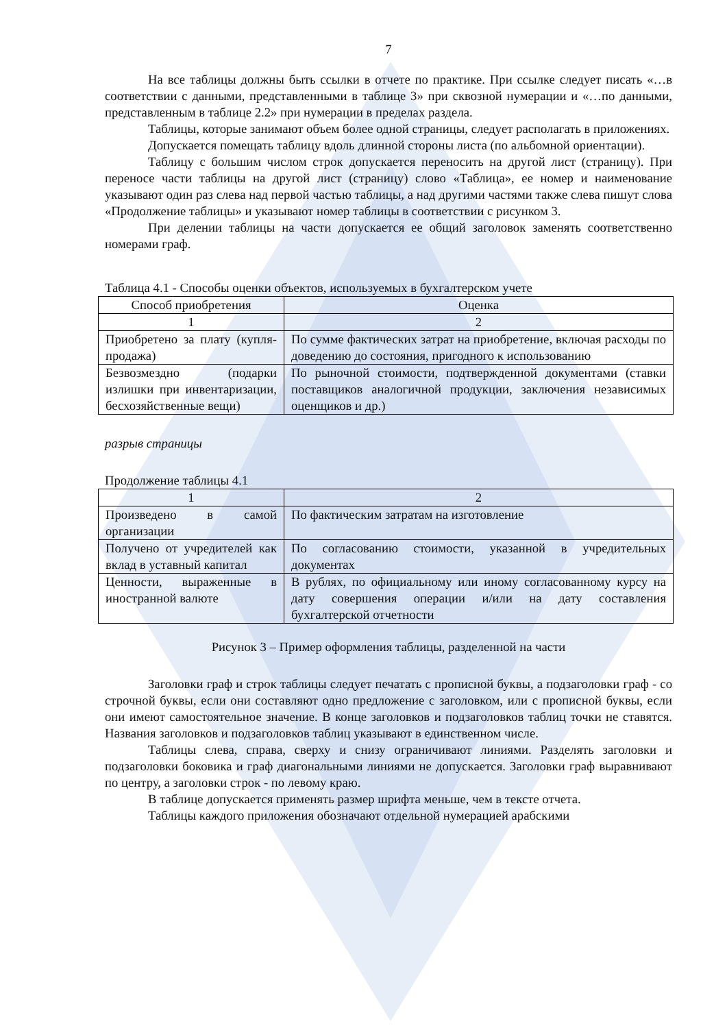7
На все таблицы должны быть ссылки в отчете по практике. При ссылке следует писать «…в соответствии с данными, представленными в таблице 3» при сквозной нумерации и «…по данными, представленным в таблице 2.2» при нумерации в пределах раздела.
Таблицы, которые занимают объем более одной страницы, следует располагать в приложениях.
Допускается помещать таблицу вдоль длинной стороны листа (по альбомной ориентации).
Таблицу с большим числом строк допускается переносить на другой лист (страницу). При переносе части таблицы на другой лист (страницу) слово «Таблица», ее номер и наименование указывают один раз слева над первой частью таблицы, а над другими частями также слева пишут слова «Продолжение таблицы» и указывают номер таблицы в соответствии с рисунком 3.
При делении таблицы на части допускается ее общий заголовок заменять соответственно номерами граф.
Таблица 4.1 - Способы оценки объектов, используемых в бухгалтерском учете
| Способ приобретения | Оценка |
| 1 | 2 |
| Приобретено за плату (купля-продажа) | По сумме фактических затрат на приобретение, включая расходы по доведению до состояния, пригодного к использованию |
| Безвозмездно (подарки излишки при инвентаризации, бесхозяйственные вещи) | По рыночной стоимости, подтвержденной документами (ставки поставщиков аналогичной продукции, заключения независимых оценщиков и др.) |
разрыв страницы
Продолжение таблицы 4.1
| 1 | 2 |
| Произведено в самой организации | По фактическим затратам на изготовление |
| Получено от учредителей как вклад в уставный капитал | По согласованию стоимости, указанной в учредительных документах |
| Ценности, выраженные в иностранной валюте | В рублях, по официальному или иному согласованному курсу на дату совершения операции и/или на дату составления бухгалтерской отчетности |
Рисунок 3 – Пример оформления таблицы, разделенной на части
Заголовки граф и строк таблицы следует печатать с прописной буквы, а подзаголовки граф - со строчной буквы, если они составляют одно предложение с заголовком, или с прописной буквы, если они имеют самостоятельное значение. В конце заголовков и подзаголовков таблиц точки не ставятся. Названия заголовков и подзаголовков таблиц указывают в единственном числе.
Таблицы слева, справа, сверху и снизу ограничивают линиями. Разделять заголовки и подзаголовки боковика и граф диагональными линиями не допускается. Заголовки граф выравнивают по центру, а заголовки строк - по левому краю.
В таблице допускается применять размер шрифта меньше, чем в тексте отчета.
Таблицы каждого приложения обозначают отдельной нумерацией арабскими